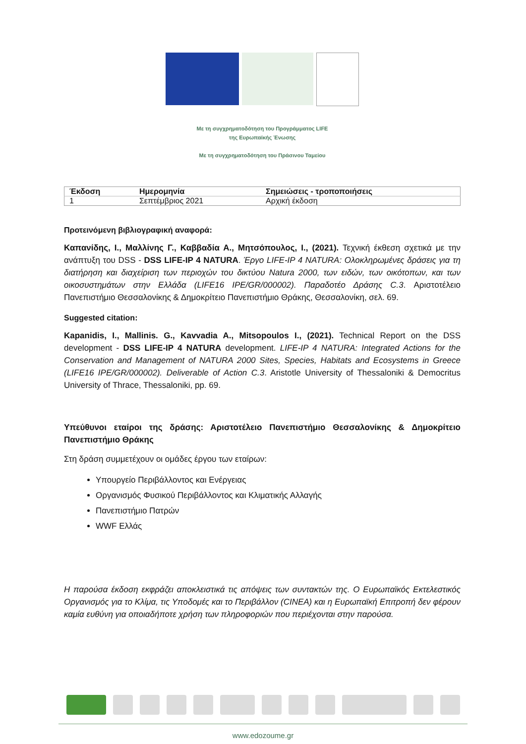Με τη συγχρηματοδότηση του Προγράμματος LIFE
της Ευρωπαϊκής Ένωσης
Με τη συγχρηματοδότηση του Πράσινου Ταμείου
| Έκδοση | Ημερομηνία | Σημειώσεις - τροποποιήσεις |
| --- | --- | --- |
| 1 | Σεπτέμβριος 2021 | Αρχική έκδοση |
Προτεινόμενη βιβλιογραφική αναφορά:
Καπανίδης, Ι., Μαλλίνης Γ., Καββαδία Α., Μητσόπουλος, Ι., (2021). Τεχνική έκθεση σχετικά με την ανάπτυξη του DSS - DSS LIFE-IP 4 NATURA. Έργο LIFE-IP 4 NATURA: Ολοκληρωμένες δράσεις για τη διατήρηση και διαχείριση των περιοχών του δικτύου Natura 2000, των ειδών, των οικότοπων, και των οικοσυστημάτων στην Ελλάδα (LIFE16 IPE/GR/000002). Παραδοτέο Δράσης C.3. Αριστοτέλειο Πανεπιστήμιο Θεσσαλονίκης & Δημοκρίτειο Πανεπιστήμιο Θράκης, Θεσσαλονίκη, σελ. 69.
Suggested citation:
Kapanidis, I., Mallinis. G., Kavvadia A., Mitsopoulos I., (2021). Technical Report on the DSS development - DSS LIFE-IP 4 NATURA development. LIFE-IP 4 NATURA: Integrated Actions for the Conservation and Management of NATURA 2000 Sites, Species, Habitats and Ecosystems in Greece (LIFE16 IPE/GR/000002). Deliverable of Action C.3. Aristotle University of Thessaloniki & Democritus University of Thrace, Thessaloniki, pp. 69.
Υπεύθυνοι εταίροι της δράσης: Αριστοτέλειο Πανεπιστήμιο Θεσσαλονίκης & Δημοκρίτειο Πανεπιστήμιο Θράκης
Στη δράση συμμετέχουν οι ομάδες έργου των εταίρων:
Υπουργείο Περιβάλλοντος και Ενέργειας
Οργανισμός Φυσικού Περιβάλλοντος και Κλιματικής Αλλαγής
Πανεπιστήμιο Πατρών
WWF Ελλάς
Η παρούσα έκδοση εκφράζει αποκλειστικά τις απόψεις των συντακτών της. Ο Ευρωπαϊκός Εκτελεστικός Οργανισμός για το Κλίμα, τις Υποδομές και το Περιβάλλον (CINEA) και η Ευρωπαϊκή Επιτροπή δεν φέρουν καμία ευθύνη για οποιαδήποτε χρήση των πληροφοριών που περιέχονται στην παρούσα.
www.edozoume.gr